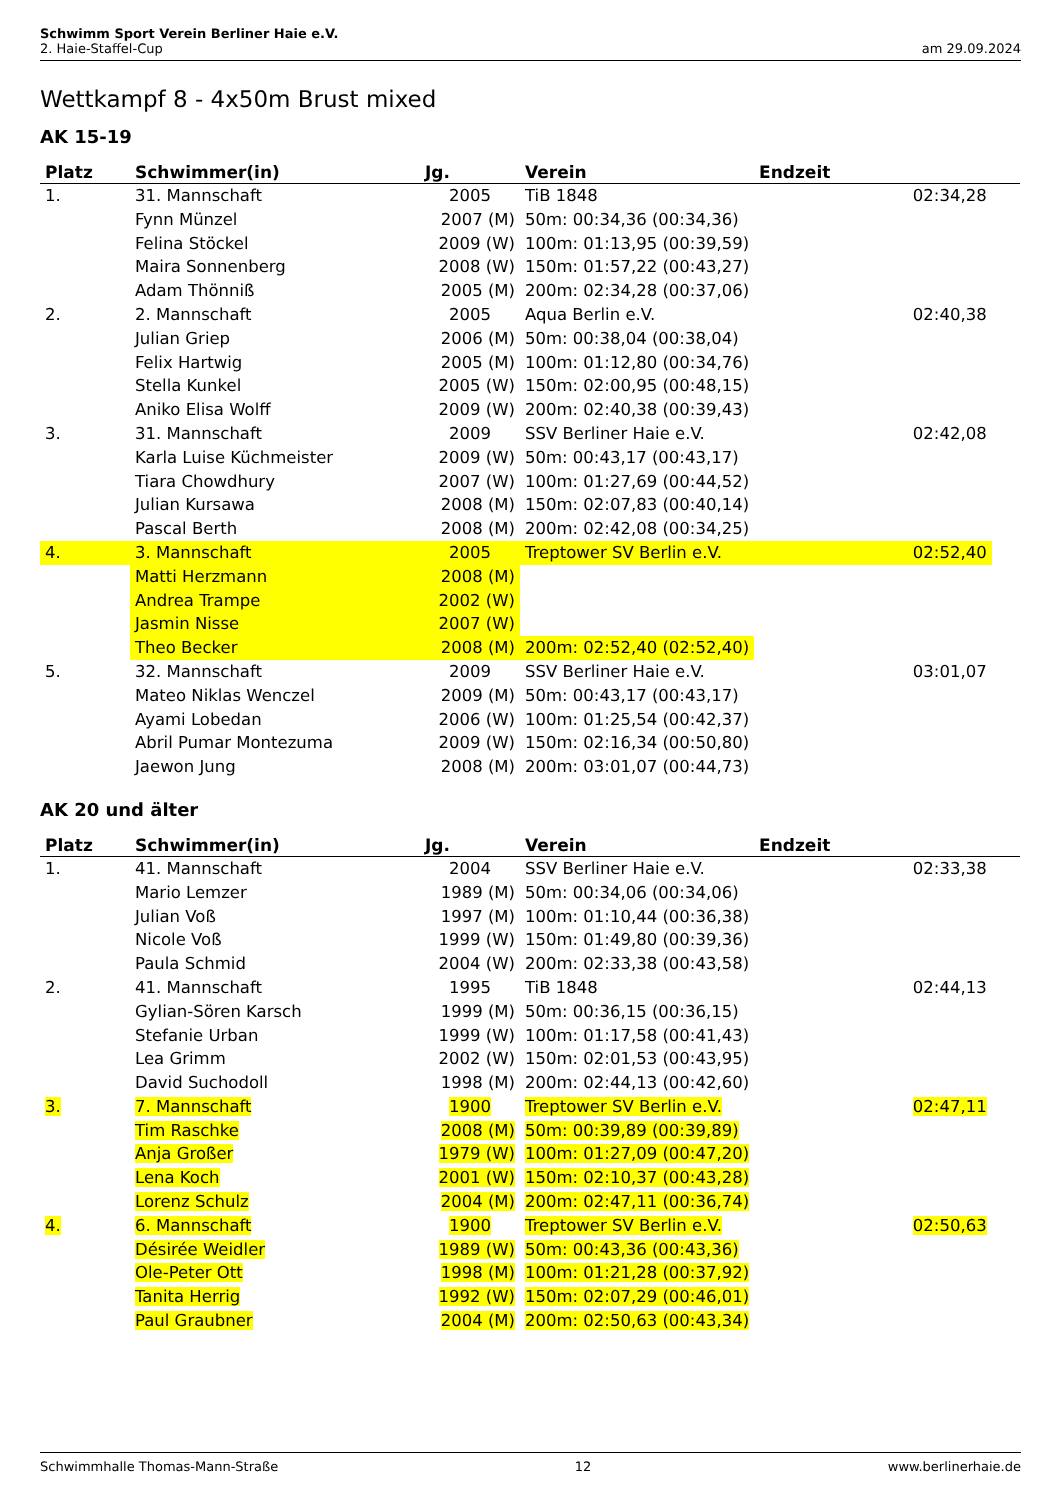Schwimm Sport Verein Berliner Haie e.V.
2. Haie-Staffel-Cup am 29.09.2024
Wettkampf 8 - 4x50m Brust mixed
AK 15-19
| Platz | Schwimmer(in) | Jg. | Verein | Endzeit | |
| --- | --- | --- | --- | --- | --- |
| 1. | 31. Mannschaft | 2005 | TiB 1848 | 02:34,28 | |
| | Fynn Münzel | 2007 (M) | 50m: 00:34,36 (00:34,36) | | |
| | Felina Stöckel | 2009 (W) | 100m: 01:13,95 (00:39,59) | | |
| | Maira Sonnenberg | 2008 (W) | 150m: 01:57,22 (00:43,27) | | |
| | Adam Thönniß | 2005 (M) | 200m: 02:34,28 (00:37,06) | | |
| 2. | 2. Mannschaft | 2005 | Aqua Berlin e.V. | 02:40,38 | |
| | Julian Griep | 2006 (M) | 50m: 00:38,04 (00:38,04) | | |
| | Felix Hartwig | 2005 (M) | 100m: 01:12,80 (00:34,76) | | |
| | Stella Kunkel | 2005 (W) | 150m: 02:00,95 (00:48,15) | | |
| | Aniko Elisa Wolff | 2009 (W) | 200m: 02:40,38 (00:39,43) | | |
| 3. | 31. Mannschaft | 2009 | SSV Berliner Haie e.V. | 02:42,08 | |
| | Karla Luise Küchmeister | 2009 (W) | 50m: 00:43,17 (00:43,17) | | |
| | Tiara Chowdhury | 2007 (W) | 100m: 01:27,69 (00:44,52) | | |
| | Julian Kursawa | 2008 (M) | 150m: 02:07,83 (00:40,14) | | |
| | Pascal Berth | 2008 (M) | 200m: 02:42,08 (00:34,25) | | |
| 4. | 3. Mannschaft | 2005 | Treptower SV Berlin e.V. | 02:52,40 | |
| | Matti Herzmann | 2008 (M) | | | |
| | Andrea Trampe | 2002 (W) | | | |
| | Jasmin Nisse | 2007 (W) | | | |
| | Theo Becker | 2008 (M) | 200m: 02:52,40 (02:52,40) | | |
| 5. | 32. Mannschaft | 2009 | SSV Berliner Haie e.V. | 03:01,07 | |
| | Mateo Niklas Wenczel | 2009 (M) | 50m: 00:43,17 (00:43,17) | | |
| | Ayami Lobedan | 2006 (W) | 100m: 01:25,54 (00:42,37) | | |
| | Abril Pumar Montezuma | 2009 (W) | 150m: 02:16,34 (00:50,80) | | |
| | Jaewon Jung | 2008 (M) | 200m: 03:01,07 (00:44,73) | | |
AK 20 und älter
| Platz | Schwimmer(in) | Jg. | Verein | Endzeit | |
| --- | --- | --- | --- | --- | --- |
| 1. | 41. Mannschaft | 2004 | SSV Berliner Haie e.V. | 02:33,38 | |
| | Mario Lemzer | 1989 (M) | 50m: 00:34,06 (00:34,06) | | |
| | Julian Voß | 1997 (M) | 100m: 01:10,44 (00:36,38) | | |
| | Nicole Voß | 1999 (W) | 150m: 01:49,80 (00:39,36) | | |
| | Paula Schmid | 2004 (W) | 200m: 02:33,38 (00:43,58) | | |
| 2. | 41. Mannschaft | 1995 | TiB 1848 | 02:44,13 | |
| | Gylian-Sören Karsch | 1999 (M) | 50m: 00:36,15 (00:36,15) | | |
| | Stefanie Urban | 1999 (W) | 100m: 01:17,58 (00:41,43) | | |
| | Lea Grimm | 2002 (W) | 150m: 02:01,53 (00:43,95) | | |
| | David Suchodoll | 1998 (M) | 200m: 02:44,13 (00:42,60) | | |
| 3. | 7. Mannschaft | 1900 | Treptower SV Berlin e.V. | 02:47,11 | |
| | Tim Raschke | 2008 (M) | 50m: 00:39,89 (00:39,89) | | |
| | Anja Großer | 1979 (W) | 100m: 01:27,09 (00:47,20) | | |
| | Lena Koch | 2001 (W) | 150m: 02:10,37 (00:43,28) | | |
| | Lorenz Schulz | 2004 (M) | 200m: 02:47,11 (00:36,74) | | |
| 4. | 6. Mannschaft | 1900 | Treptower SV Berlin e.V. | 02:50,63 | |
| | Désirée Weidler | 1989 (W) | 50m: 00:43,36 (00:43,36) | | |
| | Ole-Peter Ott | 1998 (M) | 100m: 01:21,28 (00:37,92) | | |
| | Tanita Herrig | 1992 (W) | 150m: 02:07,29 (00:46,01) | | |
| | Paul Graubner | 2004 (M) | 200m: 02:50,63 (00:43,34) | | |
Schwimmhalle Thomas-Mann-Straße 12 www.berlinerhaie.de